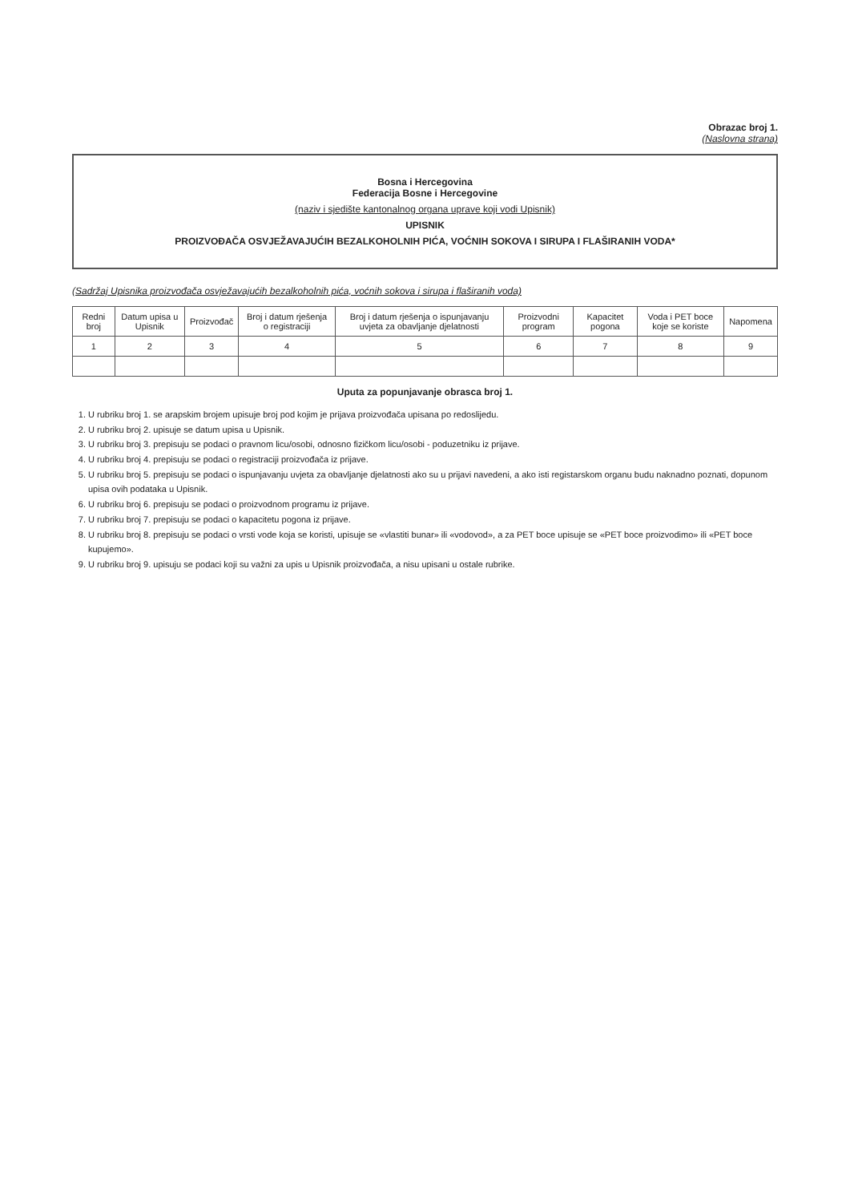Obrazac broj 1.
(Naslovna strana)
Bosna i Hercegovina
Federacija Bosne i Hercegovine
(naziv i sjedište kantonalnog organa uprave koji vodi Upisnik)
UPISNIK
PROIZVOĐAČA OSVJEŽAVAJUĆIH BEZALKOHOLNIH PIĆA, VOĆNIH SOKOVA I SIRUPA I FLAŠIRANIH VODA*
(Sadržaj Upisnika proizvođača osvježavajućih bezalkoholnih pića, voćnih sokova i sirupa i flaširanih voda)
| Redni broj | Datum upisa u Upisnik | Proizvođač | Broj i datum rješenja o registraciji | Broj i datum rješenja o ispunjavanju uvjeta za obavljanje djelatnosti | Proizvodni program | Kapacitet pogona | Voda i PET boce koje se koriste | Napomena |
| --- | --- | --- | --- | --- | --- | --- | --- | --- |
| 1 | 2 | 3 | 4 | 5 | 6 | 7 | 8 | 9 |
Uputa za popunjavanje obrasca broj 1.
1. U rubriku broj 1. se arapskim brojem upisuje broj pod kojim je prijava proizvođača upisana po redoslijedu.
2. U rubriku broj 2. upisuje se datum upisa u Upisnik.
3. U rubriku broj 3. prepisuju se podaci o pravnom licu/osobi, odnosno fizičkom licu/osobi - poduzetniku iz prijave.
4. U rubriku broj 4. prepisuju se podaci o registraciji proizvođača iz prijave.
5. U rubriku broj 5. prepisuju se podaci o ispunjavanju uvjeta za obavljanje djelatnosti ako su u prijavi navedeni, a ako isti registarskom organu budu naknadno poznati, dopunom upisa ovih podataka u Upisnik.
6. U rubriku broj 6. prepisuju se podaci o proizvodnom programu iz prijave.
7. U rubriku broj 7. prepisuju se podaci o kapacitetu pogona iz prijave.
8. U rubriku broj 8. prepisuju se podaci o vrsti vode koja se koristi, upisuje se «vlastiti bunar» ili «vodovod», a za PET boce upisuje se «PET boce proizvodimo» ili «PET boce kupujemo».
9. U rubriku broj 9. upisuju se podaci koji su važni za upis u Upisnik proizvođača, a nisu upisani u ostale rubrike.